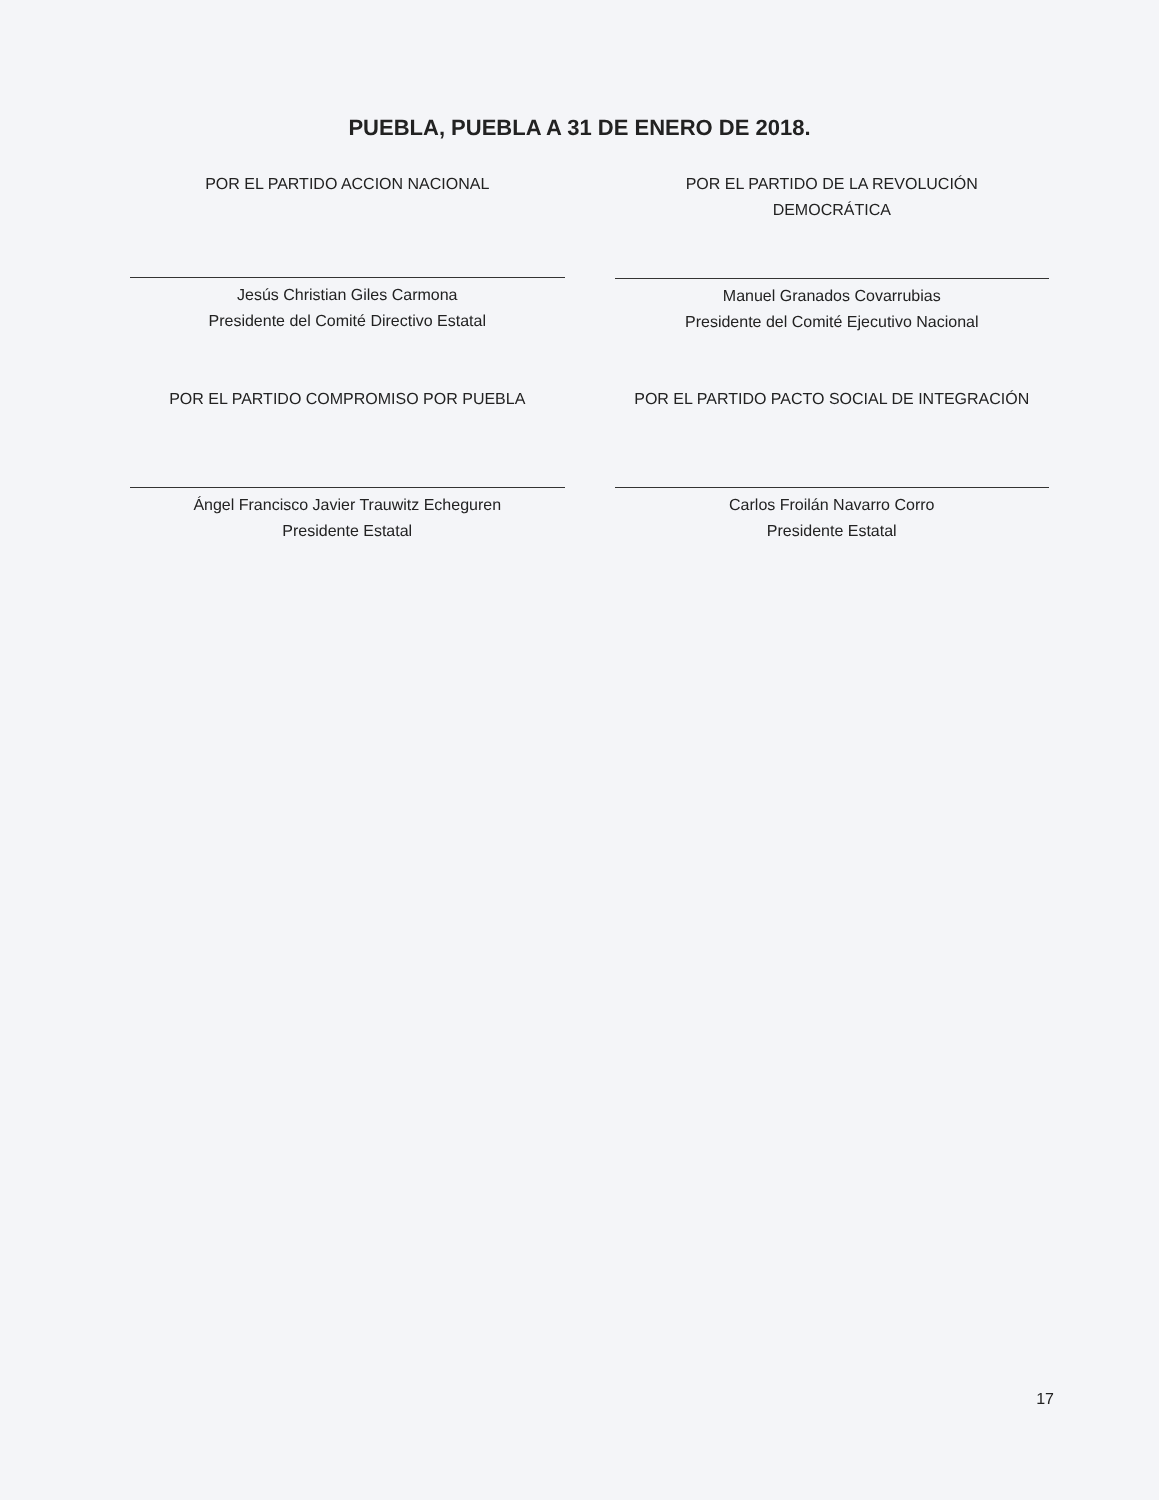PUEBLA, PUEBLA A 31 DE ENERO DE 2018.
POR EL PARTIDO ACCION NACIONAL
Jesús Christian Giles Carmona
Presidente del Comité Directivo Estatal
POR EL PARTIDO DE LA REVOLUCIÓN
DEMOCRÁTICA
Manuel Granados Covarrubias
Presidente del Comité Ejecutivo Nacional
POR EL PARTIDO COMPROMISO POR PUEBLA
Ángel Francisco Javier Trauwitz Echeguren
Presidente Estatal
POR EL PARTIDO PACTO SOCIAL DE INTEGRACIÓN
Carlos Froilán Navarro Corro
Presidente Estatal
17